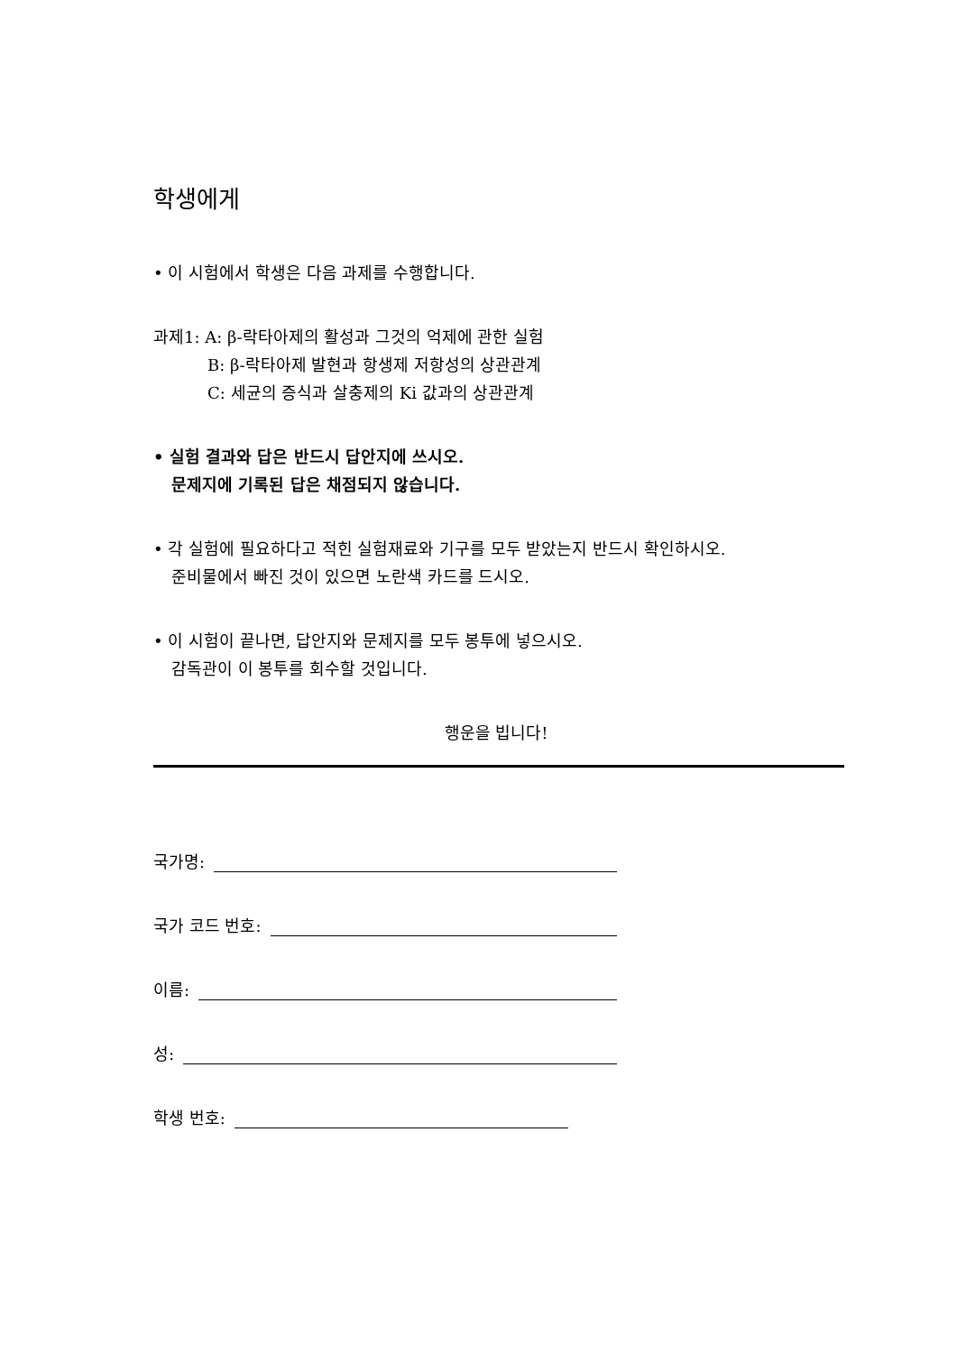학생에게
• 이 시험에서 학생은 다음 과제를 수행합니다.
과제1: A: β-락타아제의 활성과 그것의 억제에 관한 실험
B: β-락타아제 발현과 항생제 저항성의 상관관계
C: 세균의 증식과 살충제의 Ki 값과의 상관관계
• 실험 결과와 답은 반드시 답안지에 쓰시오.
문제지에 기록된 답은 채점되지 않습니다.
• 각 실험에 필요하다고 적힌 실험재료와 기구를 모두 받았는지 반드시 확인하시오.
준비물에서 빠진 것이 있으면 노란색 카드를 드시오.
• 이 시험이 끝나면, 답안지와 문제지를 모두 봉투에 넣으시오.
감독관이 이 봉투를 회수할 것입니다.
행운을 빕니다!
국가명:
국가 코드 번호:
이름:
성:
학생 번호: